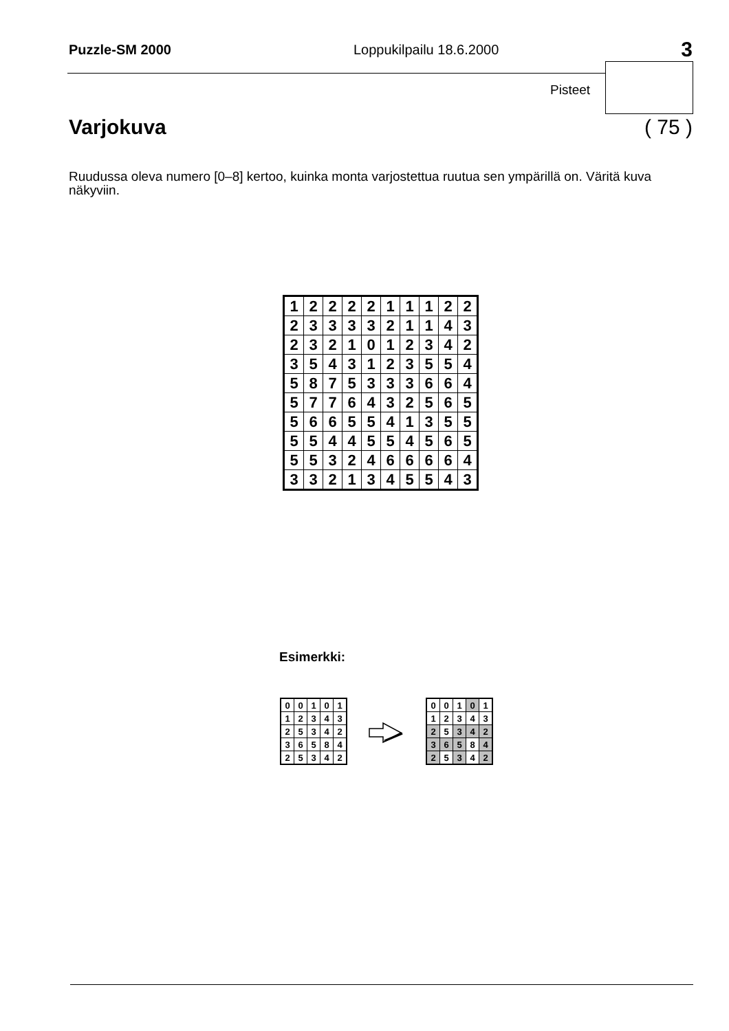Puzzle-SM 2000 Loppukilpailu 18.6.2000 3
Pisteet
Varjokuva ( 75 )
Ruudussa oleva numero [0–8] kertoo, kuinka monta varjostettua ruutua sen ympärillä on. Väritä kuva näkyviin.
| 1 | 2 | 2 | 2 | 2 | 1 | 1 | 1 | 2 | 2 |
| 2 | 3 | 3 | 3 | 3 | 2 | 1 | 1 | 4 | 3 |
| 2 | 3 | 2 | 1 | 0 | 1 | 2 | 3 | 4 | 2 |
| 3 | 5 | 4 | 3 | 1 | 2 | 3 | 5 | 5 | 4 |
| 5 | 8 | 7 | 5 | 3 | 3 | 3 | 6 | 6 | 4 |
| 5 | 7 | 7 | 6 | 4 | 3 | 2 | 5 | 6 | 5 |
| 5 | 6 | 6 | 5 | 5 | 4 | 1 | 3 | 5 | 5 |
| 5 | 5 | 4 | 4 | 5 | 5 | 4 | 5 | 6 | 5 |
| 5 | 5 | 3 | 2 | 4 | 6 | 6 | 6 | 6 | 4 |
| 3 | 3 | 2 | 1 | 3 | 4 | 5 | 5 | 4 | 3 |
Esimerkki:
| 0 | 0 | 1 | 0 | 1 |
| 1 | 2 | 3 | 4 | 3 |
| 2 | 5 | 3 | 4 | 2 |
| 3 | 6 | 5 | 8 | 4 |
| 2 | 5 | 3 | 4 | 2 |
| 0 | 0 | 1 | 0 | 1 |
| 1 | 2 | 3 | 4 | 3 |
| 2 | 5 | 3 | 4 | 2 |
| 3 | 6 | 5 | 8 | 4 |
| 2 | 5 | 3 | 4 | 2 |